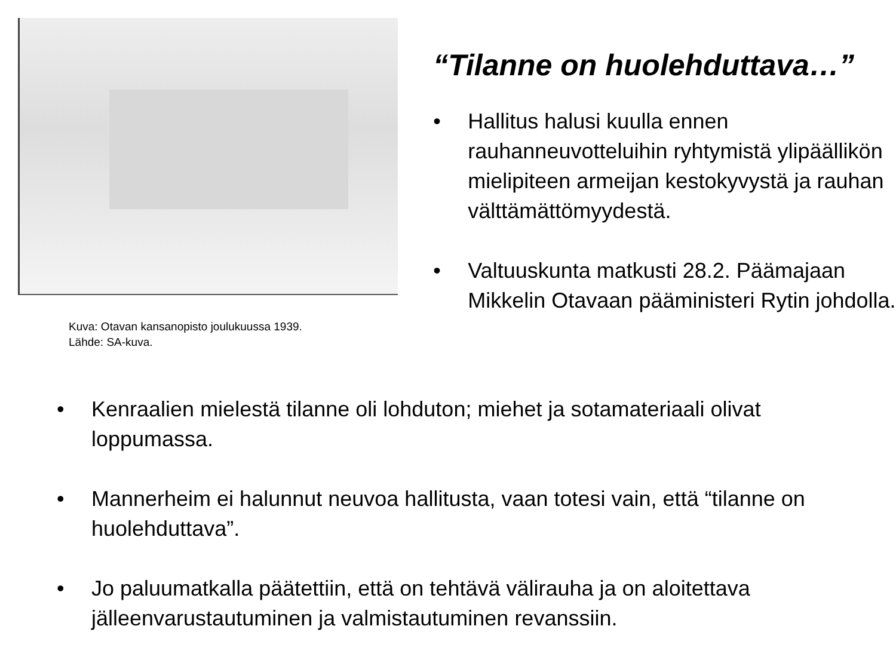Kuva: Otavan kansanopisto joulukuussa 1939.
Lähde: SA-kuva.
“Tilanne on huolehduttava…”
• Hallitus halusi kuulla ennen rauhanneuvotteluihin ryhtymistä ylipäällikön mielipiteen armeijan kestokyvystä ja rauhan välttämättömyydestä.
• Valtuuskunta matkusti 28.2. Päämajaan Mikkelin Otavaan pääministeri Rytin johdolla.
• Kenraalien mielestä tilanne oli lohduton; miehet ja sotamateriaali olivat loppumassa.
• Mannerheim ei halunnut neuvoa hallitusta, vaan totesi vain, että “tilanne on huolehduttava”.
• Jo paluumatkalla päätettiin, että on tehtävä välirauha ja on aloitettava jälleenvarustautuminen ja valmistautuminen revanssiin.